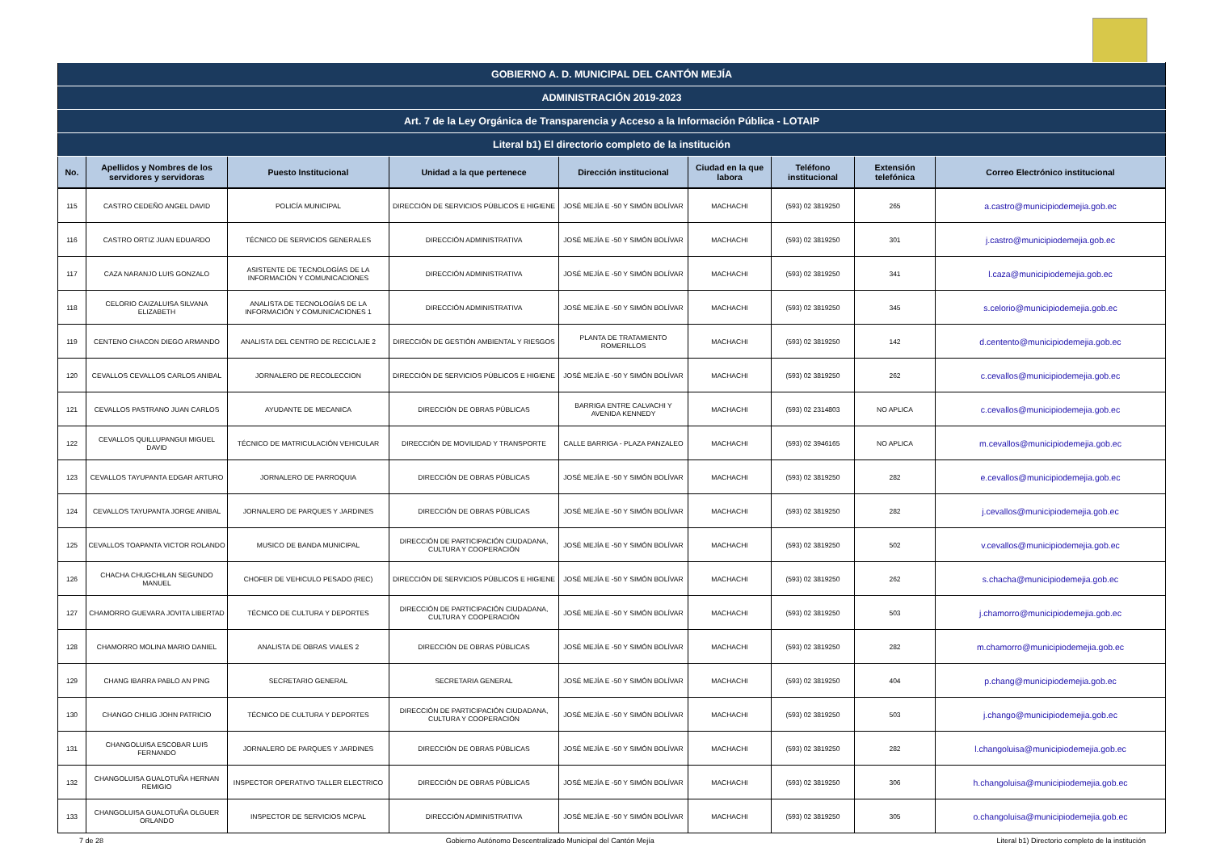| GOBIERNO A. D. MUNICIPAL DEL CANTÓN MEJÍA | | | | | | | | |
| --- | --- | --- | --- | --- | --- | --- | --- | --- |
| ADMINISTRACIÓN 2019-2023 | | | | | | | | |
| Art. 7 de la Ley Orgánica de Transparencia y Acceso a la Información Pública - LOTAIP | | | | | | | | |
| Literal b1) El directorio completo de la institución | | | | | | | | |
| No. | Apellidos y Nombres de los servidores y servidoras | Puesto Institucional | Unidad a la que pertenece | Dirección institucional | Ciudad en la que labora | Teléfono institucional | Extensión telefónica | Correo Electrónico institucional |
| 115 | CASTRO CEDEÑO ANGEL DAVID | POLICÍA MUNICIPAL | DIRECCIÓN DE SERVICIOS PÚBLICOS E HIGIENE | JOSÉ MEJÍA E -50 Y SIMÓN BOLÍVAR | MACHACHI | (593) 02 3819250 | 265 | a.castro@municipiodemejia.gob.ec |
| 116 | CASTRO ORTIZ JUAN EDUARDO | TÉCNICO DE SERVICIOS GENERALES | DIRECCIÓN ADMINISTRATIVA | JOSÉ MEJÍA E -50 Y SIMÓN BOLÍVAR | MACHACHI | (593) 02 3819250 | 301 | j.castro@municipiodemejia.gob.ec |
| 117 | CAZA NARANJO LUIS GONZALO | ASISTENTE DE TECNOLOGÍAS DE LA INFORMACIÓN Y COMUNICACIONES | DIRECCIÓN ADMINISTRATIVA | JOSÉ MEJÍA E -50 Y SIMÓN BOLÍVAR | MACHACHI | (593) 02 3819250 | 341 | l.caza@municipiodemejia.gob.ec |
| 118 | CELORIO CAIZALUISA SILVANA ELIZABETH | ANALISTA DE TECNOLOGÍAS DE LA INFORMACIÓN Y COMUNICACIONES 1 | DIRECCIÓN ADMINISTRATIVA | JOSÉ MEJÍA E -50 Y SIMÓN BOLÍVAR | MACHACHI | (593) 02 3819250 | 345 | s.celorio@municipiodemejia.gob.ec |
| 119 | CENTENO CHACON DIEGO ARMANDO | ANALISTA DEL CENTRO DE RECICLAJE 2 | DIRECCIÓN DE GESTIÓN AMBIENTAL Y RIESGOS | PLANTA DE TRATAMIENTO ROMERILLOS | MACHACHI | (593) 02 3819250 | 142 | d.centento@municipiodemejia.gob.ec |
| 120 | CEVALLOS CEVALLOS CARLOS ANIBAL | JORNALERO DE RECOLECCION | DIRECCIÓN DE SERVICIOS PÚBLICOS E HIGIENE | JOSÉ MEJÍA E -50 Y SIMÓN BOLÍVAR | MACHACHI | (593) 02 3819250 | 262 | c.cevallos@municipiodemejia.gob.ec |
| 121 | CEVALLOS PASTRANO JUAN CARLOS | AYUDANTE DE MECANICA | DIRECCIÓN DE OBRAS PÚBLICAS | BARRIGA ENTRE CALVACHI Y AVENIDA KENNEDY | MACHACHI | (593) 02 2314803 | NO APLICA | c.cevallos@municipiodemejia.gob.ec |
| 122 | CEVALLOS QUILLUPANGUI MIGUEL DAVID | TÉCNICO DE MATRICULACIÓN VEHICULAR | DIRECCIÓN DE MOVILIDAD Y TRANSPORTE | CALLE BARRIGA - PLAZA PANZALEO | MACHACHI | (593) 02 3946165 | NO APLICA | m.cevallos@municipiodemejia.gob.ec |
| 123 | CEVALLOS TAYUPANTA EDGAR ARTURO | JORNALERO DE PARROQUIA | DIRECCIÓN DE OBRAS PÚBLICAS | JOSÉ MEJÍA E -50 Y SIMÓN BOLÍVAR | MACHACHI | (593) 02 3819250 | 282 | e.cevallos@municipiodemejia.gob.ec |
| 124 | CEVALLOS TAYUPANTA JORGE ANIBAL | JORNALERO DE PARQUES Y JARDINES | DIRECCIÓN DE OBRAS PÚBLICAS | JOSÉ MEJÍA E -50 Y SIMÓN BOLÍVAR | MACHACHI | (593) 02 3819250 | 282 | j.cevallos@municipiodemejia.gob.ec |
| 125 | CEVALLOS TOAPANTA VICTOR ROLANDO | MUSICO DE BANDA MUNICIPAL | DIRECCIÓN DE PARTICIPACIÓN CIUDADANA, CULTURA Y COOPERACIÓN | JOSÉ MEJÍA E -50 Y SIMÓN BOLÍVAR | MACHACHI | (593) 02 3819250 | 502 | v.cevallos@municipiodemejia.gob.ec |
| 126 | CHACHA CHUGCHILAN SEGUNDO MANUEL | CHOFER DE VEHICULO PESADO (REC) | DIRECCIÓN DE SERVICIOS PÚBLICOS E HIGIENE | JOSÉ MEJÍA E -50 Y SIMÓN BOLÍVAR | MACHACHI | (593) 02 3819250 | 262 | s.chacha@municipiodemejia.gob.ec |
| 127 | CHAMORRO GUEVARA JOVITA LIBERTAD | TÉCNICO DE CULTURA Y DEPORTES | DIRECCIÓN DE PARTICIPACIÓN CIUDADANA, CULTURA Y COOPERACIÓN | JOSÉ MEJÍA E -50 Y SIMÓN BOLÍVAR | MACHACHI | (593) 02 3819250 | 503 | j.chamorro@municipiodemejia.gob.ec |
| 128 | CHAMORRO MOLINA MARIO DANIEL | ANALISTA DE OBRAS VIALES 2 | DIRECCIÓN DE OBRAS PÚBLICAS | JOSÉ MEJÍA E -50 Y SIMÓN BOLÍVAR | MACHACHI | (593) 02 3819250 | 282 | m.chamorro@municipiodemejia.gob.ec |
| 129 | CHANG IBARRA PABLO AN PING | SECRETARIO GENERAL | SECRETARIA GENERAL | JOSÉ MEJÍA E -50 Y SIMÓN BOLÍVAR | MACHACHI | (593) 02 3819250 | 404 | p.chang@municipiodemejia.gob.ec |
| 130 | CHANGO CHILIG JOHN PATRICIO | TÉCNICO DE CULTURA Y DEPORTES | DIRECCIÓN DE PARTICIPACIÓN CIUDADANA, CULTURA Y COOPERACIÓN | JOSÉ MEJÍA E -50 Y SIMÓN BOLÍVAR | MACHACHI | (593) 02 3819250 | 503 | j.chango@municipiodemejia.gob.ec |
| 131 | CHANGOLUISA ESCOBAR LUIS FERNANDO | JORNALERO DE PARQUES Y JARDINES | DIRECCIÓN DE OBRAS PÚBLICAS | JOSÉ MEJÍA E -50 Y SIMÓN BOLÍVAR | MACHACHI | (593) 02 3819250 | 282 | l.changoluisa@municipiodemejia.gob.ec |
| 132 | CHANGOLUISA GUALOTUÑA HERNAN REMIGIO | INSPECTOR OPERATIVO TALLER ELECTRICO | DIRECCIÓN DE OBRAS PÚBLICAS | JOSÉ MEJÍA E -50 Y SIMÓN BOLÍVAR | MACHACHI | (593) 02 3819250 | 306 | h.changoluisa@municipiodemejia.gob.ec |
| 133 | CHANGOLUISA GUALOTUÑA OLGUER ORLANDO | INSPECTOR DE SERVICIOS MCPAL | DIRECCIÓN ADMINISTRATIVA | JOSÉ MEJÍA E -50 Y SIMÓN BOLÍVAR | MACHACHI | (593) 02 3819250 | 305 | o.changoluisa@municipiodemejia.gob.ec |
7 de 28 Gobierno Autónomo Descentralizado Municipal del Cantón Mejía Literal b1) Directorio completo de la institución